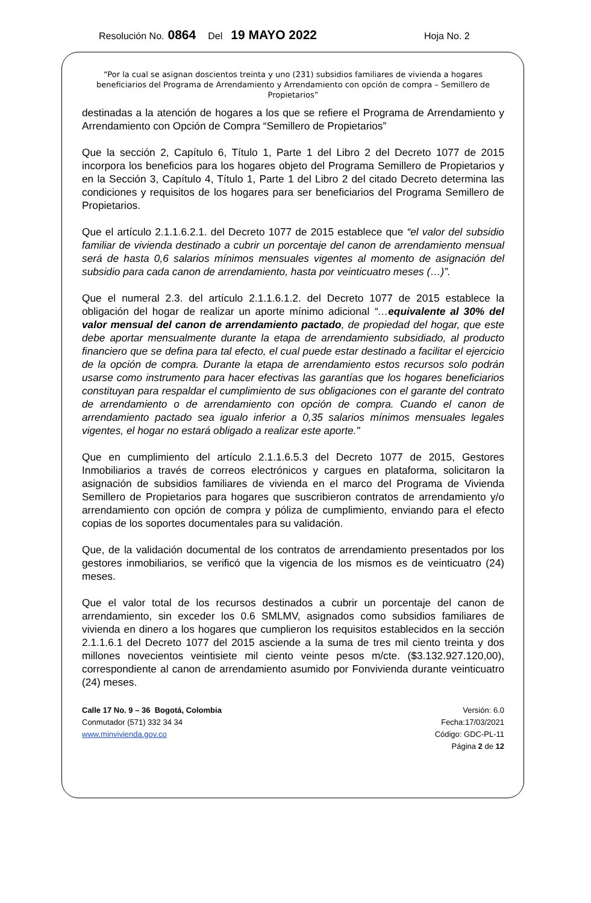Resolución No. 0864 Del 19 MAYO 2022 Hoja No. 2
“Por la cual se asignan doscientos treinta y uno (231) subsidios familiares de vivienda a hogares beneficiarios del Programa de Arrendamiento y Arrendamiento con opción de compra – Semillero de Propietarios”
destinadas a la atención de hogares a los que se refiere el Programa de Arrendamiento y Arrendamiento con Opción de Compra “Semillero de Propietarios”
Que la sección 2, Capítulo 6, Título 1, Parte 1 del Libro 2 del Decreto 1077 de 2015 incorpora los beneficios para los hogares objeto del Programa Semillero de Propietarios y en la Sección 3, Capítulo 4, Título 1, Parte 1 del Libro 2 del citado Decreto determina las condiciones y requisitos de los hogares para ser beneficiarios del Programa Semillero de Propietarios.
Que el artículo 2.1.1.6.2.1. del Decreto 1077 de 2015 establece que “el valor del subsidio familiar de vivienda destinado a cubrir un porcentaje del canon de arrendamiento mensual será de hasta 0,6 salarios mínimos mensuales vigentes al momento de asignación del subsidio para cada canon de arrendamiento, hasta por veinticuatro meses (…)”.
Que el numeral 2.3. del artículo 2.1.1.6.1.2. del Decreto 1077 de 2015 establece la obligación del hogar de realizar un aporte mínimo adicional “…equivalente al 30% del valor mensual del canon de arrendamiento pactado, de propiedad del hogar, que este debe aportar mensualmente durante la etapa de arrendamiento subsidiado, al producto financiero que se defina para tal efecto, el cual puede estar destinado a facilitar el ejercicio de la opción de compra. Durante la etapa de arrendamiento estos recursos solo podrán usarse como instrumento para hacer efectivas las garantías que los hogares beneficiarios constituyan para respaldar el cumplimiento de sus obligaciones con el garante del contrato de arrendamiento o de arrendamiento con opción de compra. Cuando el canon de arrendamiento pactado sea igualo inferior a 0,35 salarios mínimos mensuales legales vigentes, el hogar no estará obligado a realizar este aporte."
Que en cumplimiento del artículo 2.1.1.6.5.3 del Decreto 1077 de 2015, Gestores Inmobiliarios a través de correos electrónicos y cargues en plataforma, solicitaron la asignación de subsidios familiares de vivienda en el marco del Programa de Vivienda Semillero de Propietarios para hogares que suscribieron contratos de arrendamiento y/o arrendamiento con opción de compra y póliza de cumplimiento, enviando para el efecto copias de los soportes documentales para su validación.
Que, de la validación documental de los contratos de arrendamiento presentados por los gestores inmobiliarios, se verificó que la vigencia de los mismos es de veinticuatro (24) meses.
Que el valor total de los recursos destinados a cubrir un porcentaje del canon de arrendamiento, sin exceder los 0.6 SMLMV, asignados como subsidios familiares de vivienda en dinero a los hogares que cumplieron los requisitos establecidos en la sección 2.1.1.6.1 del Decreto 1077 del 2015 asciende a la suma de tres mil ciento treinta y dos millones novecientos veintisiete mil ciento veinte pesos m/cte. ($3.132.927.120,00), correspondiente al canon de arrendamiento asumido por Fonvivienda durante veinticuatro (24) meses.
Calle 17 No. 9 – 36 Bogotá, Colombia
Conmutador (571) 332 34 34
www.minvivienda.gov.co
Versión: 6.0
Fecha:17/03/2021
Código: GDC-PL-11
Página 2 de 12